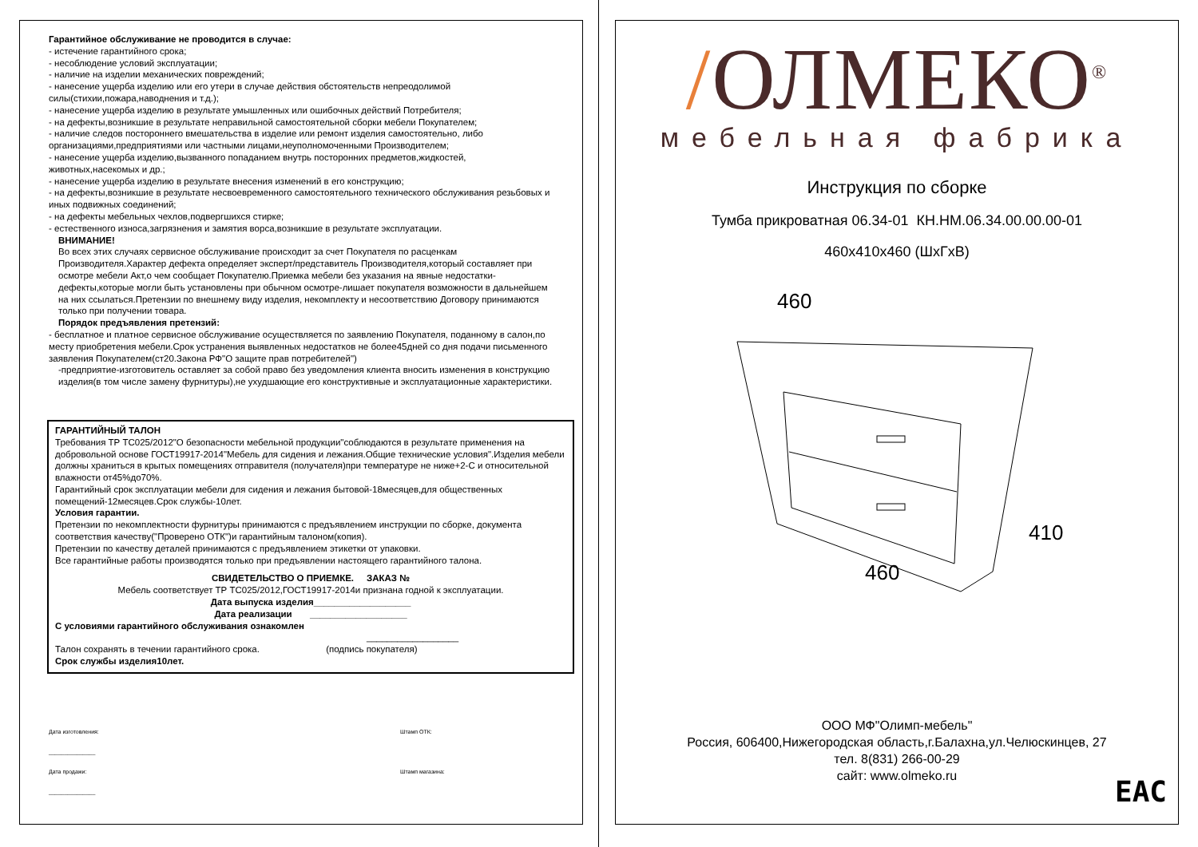Гарантийное обслуживание не проводится в случае:
- истечение гарантийного срока;
- несоблюдение условий эксплуатации;
- наличие на изделии механических повреждений;
- нанесение ущерба изделию или его утери в случае действия обстоятельств непреодолимой силы(стихии,пожара,наводнения и т.д.);
- нанесение ущерба изделию в результате умышленных или ошибочных действий Потребителя;
- на дефекты,возникшие в результате неправильной самостоятельной сборки мебели Покупателем;
- наличие следов постороннего вмешательства в изделие или ремонт изделия самостоятельно, либо организациями,предприятиями или частными лицами,неуполномоченными Производителем;
- нанесение ущерба изделию,вызванного попаданием внутрь посторонних предметов,жидкостей, животных,насекомых и др.;
- нанесение ущерба изделию в результате внесения изменений в его конструкцию;
- на дефекты,возникшие в результате несвоевременного самостоятельного технического обслуживания резьбовых и иных подвижных соединений;
- на дефекты мебельных чехлов,подвергшихся стирке;
- естественного износа,загрязнения и замятия ворса,возникшие в результате эксплуатации.
ВНИМАНИЕ!
Во всех этих случаях сервисное обслуживание происходит за счет Покупателя по расценкам Производителя.Характер дефекта определяет эксперт/представитель Производителя,который составляет при осмотре мебели Акт,о чем сообщает Покупателю.Приемка мебели без указания на явные недостатки-дефекты,которые могли быть установлены при обычном осмотре-лишает покупателя возможности в дальнейшем на них ссылаться.Претензии по внешнему виду изделия, некомплекту и несоответствию Договору принимаются только при получении товара.
Порядок предъявления претензий:
- бесплатное и платное сервисное обслуживание осуществляется по заявлению Покупателя, поданному в салон,по месту приобретения мебели.Срок устранения выявленных недостатков не более45дней со дня подачи письменного заявления Покупателем(ст20.Закона РФ"О защите прав потребителей")
-предприятие-изготовитель оставляет за собой право без уведомления клиента вносить изменения в конструкцию изделия(в том числе замену фурнитуры),не ухудшающие его конструктивные и эксплуатационные характеристики.
ГАРАНТИЙНЫЙ ТАЛОН
Требования ТР ТС025/2012"О безопасности мебельной продукции"соблюдаются в результате применения на добровольной основе ГОСТ19917-2014"Мебель для сидения и лежания.Общие технические условия".Изделия мебели должны храниться в крытых помещениях отправителя (получателя)при температуре не ниже+2-С и относительной влажности от45%до70%.
Гарантийный срок эксплуатации мебели для сидения и лежания бытовой-18месяцев,для общественных помещений-12месяцев.Срок службы-10лет.
Условия гарантии.
Претензии по некомплектности фурнитуры принимаются с предъявлением инструкции по сборке, документа соответствия качеству("Проверено ОТК")и гарантийным талоном(копия).
Претензии по качеству деталей принимаются с предъявлением этикетки от упаковки.
Все гарантийные работы производятся только при предъявлении настоящего гарантийного талона.
СВИДЕТЕЛЬСТВО О ПРИЕМКЕ. ЗАКАЗ №
Мебель соответствует ТР ТС025/2012,ГОСТ19917-2014и признана годной к эксплуатации.
Дата выпуска изделия___________________
Дата реализации ___________________
С условиями гарантийного обслуживания ознакомлен
__________________
Талон сохранять в течении гарантийного срока. (подпись покупателя)
Срок службы изделия10лет.
Дата изготовления:
_______________
Дата продажи:
_______________
Штамп ОТК:
Штамп магазина:
/ОЛМЕКО<sup>®</sup>
мебельная фабрика
Инструкция по сборке
Тумба прикроватная 06.34-01 КН.НМ.06.34.00.00.00-01
460х410х460 (ШхГхВ)
460
460
410
ООО МФ"Олимп-мебель"
Россия, 606400,Нижегородская область,г.Балахна,ул.Челюскинцев, 27
тел. 8(831) 266-00-29
сайт: www.olmeko.ru
EAC